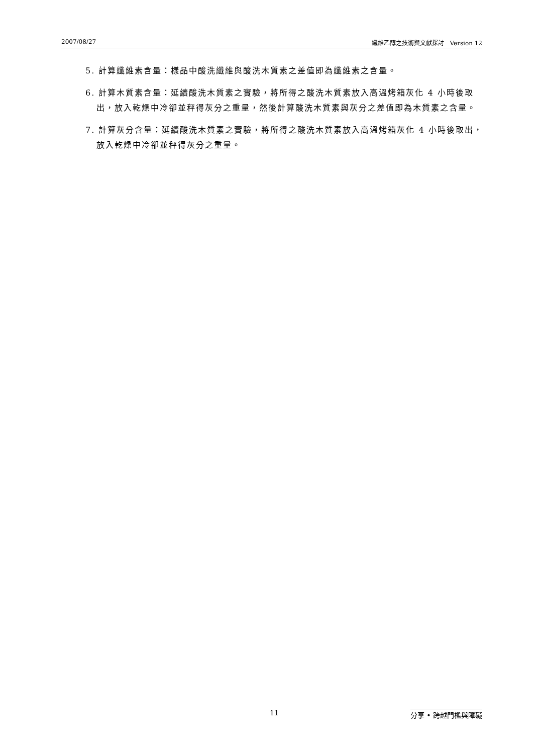2007/08/27 纖維乙醇之技術與文獻探討 Version 12
5. 計算纖維素含量：樣品中酸洗纖維與酸洗木質素之差值即為纖維素之含量。
6. 計算木質素含量：延續酸洗木質素之實驗，將所得之酸洗木質素放入高溫烤箱灰化 4 小時後取出，放入乾燥中冷卻並秤得灰分之重量，然後計算酸洗木質素與灰分之差值即為木質素之含量。
7. 計算灰分含量：延續酸洗木質素之實驗，將所得之酸洗木質素放入高溫烤箱灰化 4 小時後取出，放入乾燥中冷卻並秤得灰分之重量。
11 分享 • 跨越門檻與障礙